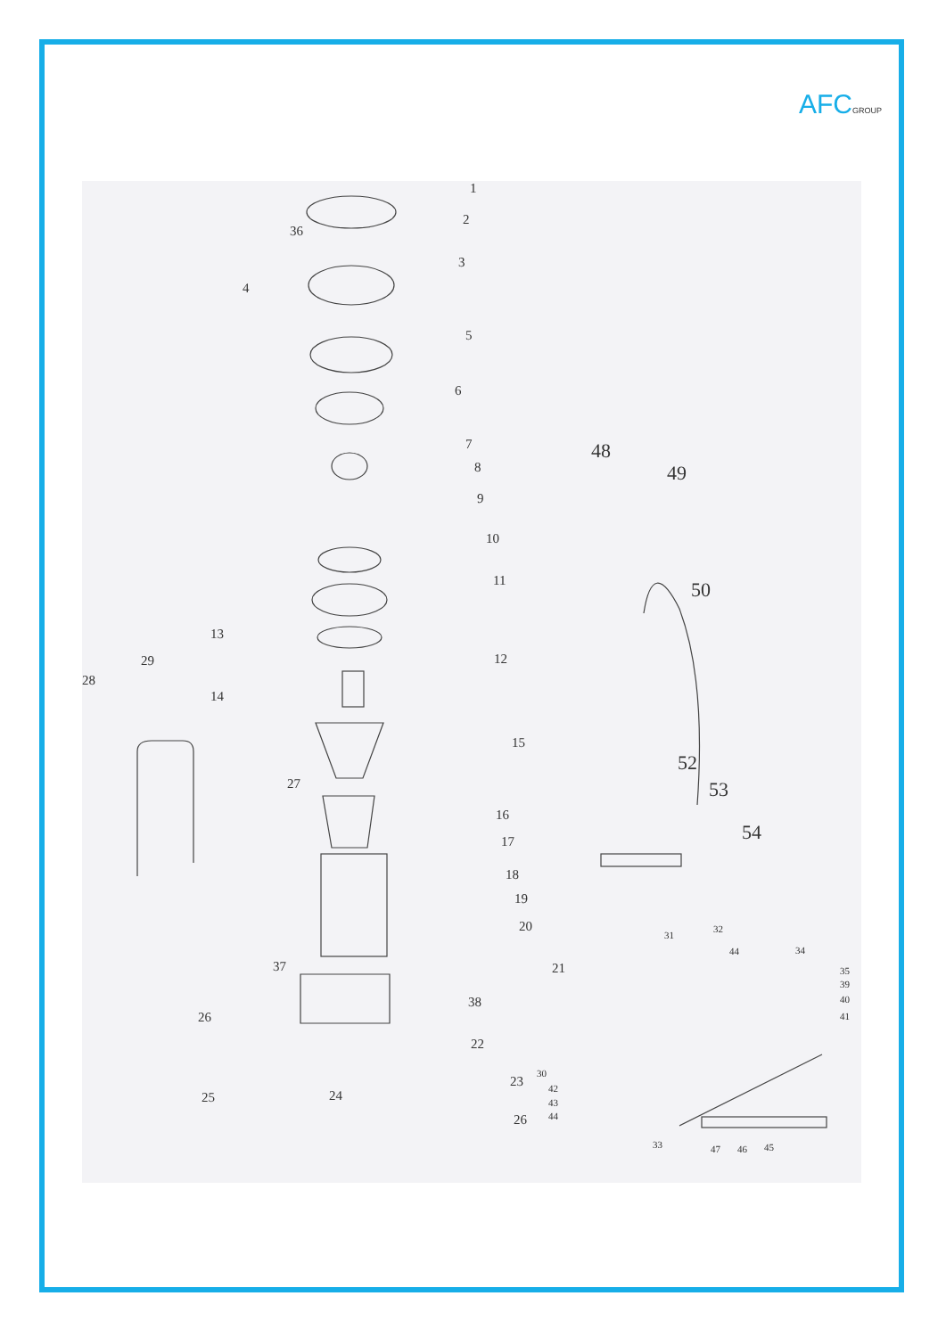AFCGROUP
1
2
36
3
4
5
6
7
8
9
10
11
13
12 29
28
14
15
27
16
17
18
19
20
37 21
38
26
22
23
24 25
26
48
49
50
52
53
54
31
32
44 34
35
39
40
41
30
42
43
44
33 47 46 45